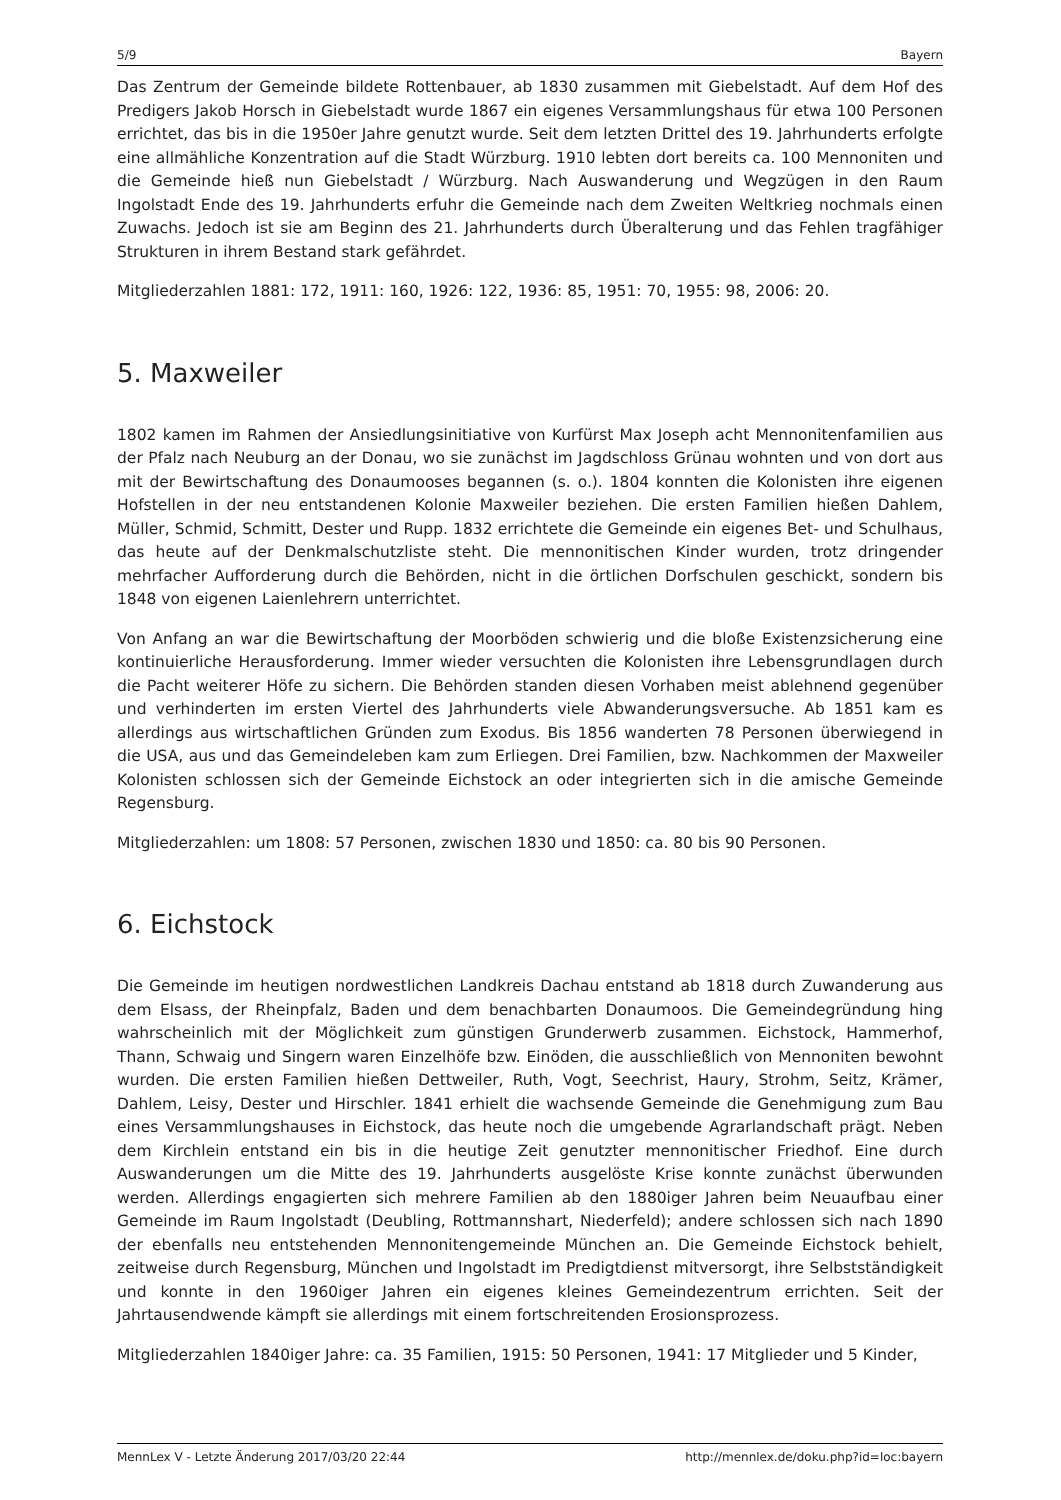5/9 Bayern
Das Zentrum der Gemeinde bildete Rottenbauer, ab 1830 zusammen mit Giebelstadt. Auf dem Hof des Predigers Jakob Horsch in Giebelstadt wurde 1867 ein eigenes Versammlungshaus für etwa 100 Personen errichtet, das bis in die 1950er Jahre genutzt wurde. Seit dem letzten Drittel des 19. Jahrhunderts erfolgte eine allmähliche Konzentration auf die Stadt Würzburg. 1910 lebten dort bereits ca. 100 Mennoniten und die Gemeinde hieß nun Giebelstadt / Würzburg. Nach Auswanderung und Wegzügen in den Raum Ingolstadt Ende des 19. Jahrhunderts erfuhr die Gemeinde nach dem Zweiten Weltkrieg nochmals einen Zuwachs. Jedoch ist sie am Beginn des 21. Jahrhunderts durch Überalterung und das Fehlen tragfähiger Strukturen in ihrem Bestand stark gefährdet.
Mitgliederzahlen 1881: 172, 1911: 160, 1926: 122, 1936: 85, 1951: 70, 1955: 98, 2006: 20.
5. Maxweiler
1802 kamen im Rahmen der Ansiedlungsinitiative von Kurfürst Max Joseph acht Mennonitenfamilien aus der Pfalz nach Neuburg an der Donau, wo sie zunächst im Jagdschloss Grünau wohnten und von dort aus mit der Bewirtschaftung des Donaumooses begannen (s. o.). 1804 konnten die Kolonisten ihre eigenen Hofstellen in der neu entstandenen Kolonie Maxweiler beziehen. Die ersten Familien hießen Dahlem, Müller, Schmid, Schmitt, Dester und Rupp. 1832 errichtete die Gemeinde ein eigenes Bet- und Schulhaus, das heute auf der Denkmalschutzliste steht. Die mennonitischen Kinder wurden, trotz dringender mehrfacher Aufforderung durch die Behörden, nicht in die örtlichen Dorfschulen geschickt, sondern bis 1848 von eigenen Laienlehrern unterrichtet.
Von Anfang an war die Bewirtschaftung der Moorböden schwierig und die bloße Existenzsicherung eine kontinuierliche Herausforderung. Immer wieder versuchten die Kolonisten ihre Lebensgrundlagen durch die Pacht weiterer Höfe zu sichern. Die Behörden standen diesen Vorhaben meist ablehnend gegenüber und verhinderten im ersten Viertel des Jahrhunderts viele Abwanderungsversuche. Ab 1851 kam es allerdings aus wirtschaftlichen Gründen zum Exodus. Bis 1856 wanderten 78 Personen überwiegend in die USA, aus und das Gemeindeleben kam zum Erliegen. Drei Familien, bzw. Nachkommen der Maxweiler Kolonisten schlossen sich der Gemeinde Eichstock an oder integrierten sich in die amische Gemeinde Regensburg.
Mitgliederzahlen: um 1808: 57 Personen, zwischen 1830 und 1850: ca. 80 bis 90 Personen.
6. Eichstock
Die Gemeinde im heutigen nordwestlichen Landkreis Dachau entstand ab 1818 durch Zuwanderung aus dem Elsass, der Rheinpfalz, Baden und dem benachbarten Donaumoos. Die Gemeindegründung hing wahrscheinlich mit der Möglichkeit zum günstigen Grunderwerb zusammen. Eichstock, Hammerhof, Thann, Schwaig und Singern waren Einzelhöfe bzw. Einöden, die ausschließlich von Mennoniten bewohnt wurden. Die ersten Familien hießen Dettweiler, Ruth, Vogt, Seechrist, Haury, Strohm, Seitz, Krämer, Dahlem, Leisy, Dester und Hirschler. 1841 erhielt die wachsende Gemeinde die Genehmigung zum Bau eines Versammlungshauses in Eichstock, das heute noch die umgebende Agrarlandschaft prägt. Neben dem Kirchlein entstand ein bis in die heutige Zeit genutzter mennonitischer Friedhof. Eine durch Auswanderungen um die Mitte des 19. Jahrhunderts ausgelöste Krise konnte zunächst überwunden werden. Allerdings engagierten sich mehrere Familien ab den 1880iger Jahren beim Neuaufbau einer Gemeinde im Raum Ingolstadt (Deubling, Rottmannshart, Niederfeld); andere schlossen sich nach 1890 der ebenfalls neu entstehenden Mennonitengemeinde München an. Die Gemeinde Eichstock behielt, zeitweise durch Regensburg, München und Ingolstadt im Predigtdienst mitversorgt, ihre Selbstständigkeit und konnte in den 1960iger Jahren ein eigenes kleines Gemeindezentrum errichten. Seit der Jahrtausendwende kämpft sie allerdings mit einem fortschreitenden Erosionsprozess.
Mitgliederzahlen 1840iger Jahre: ca. 35 Familien, 1915: 50 Personen, 1941: 17 Mitglieder und 5 Kinder,
MennLex V - Letzte Änderung 2017/03/20 22:44 http://mennlex.de/doku.php?id=loc:bayern